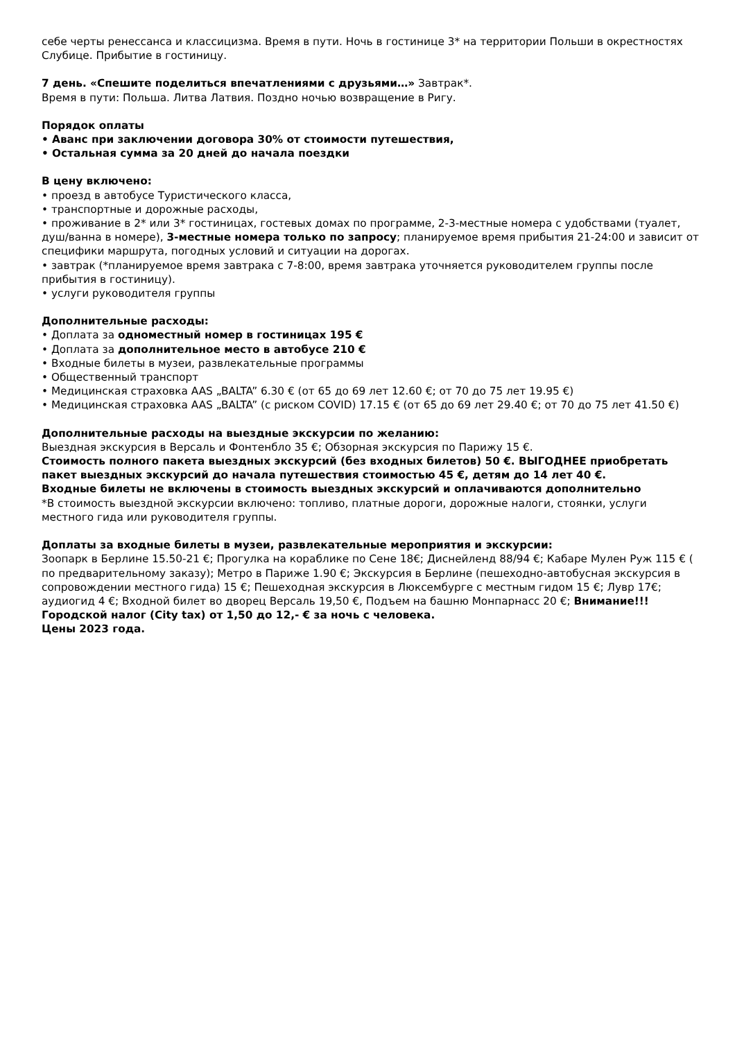себе черты ренессанса и классицизма. Время в пути. Ночь в гостинице 3* на территории Польши в окрестностях Слубице. Прибытие в гостиницу.
7 день. «Спешите поделиться впечатлениями с друзьями…» Завтрак*.
Время в пути: Польша. Литва Латвия. Поздно ночью возвращение в Ригу.
Порядок оплаты
• Аванс при заключении договора 30% от стоимости путешествия,
• Остальная сумма за 20 дней до начала поездки
В цену включено:
• проезд в автобусе Туристического класса,
• транспортные и дорожные расходы,
• проживание в 2* или 3* гостиницах, гостевых домах по программе, 2-3-местные номера с удобствами (туалет, душ/ванна в номере), 3-местные номера только по запросу; планируемое время прибытия 21-24:00 и зависит от специфики маршрута, погодных условий и ситуации на дорогах.
• завтрак (*планируемое время завтрака с 7-8:00, время завтрака уточняется руководителем группы после прибытия в гостиницу).
• услуги руководителя группы
Дополнительные расходы:
• Доплата за одноместный номер в гостиницах 195 €
• Доплата за дополнительное место в автобусе 210 €
• Входные билеты в музеи, развлекательные программы
• Общественный транспорт
• Медицинская страховка AAS „BALTA” 6.30 € (от 65 до 69 лет 12.60 €; от 70 до 75 лет 19.95 €)
• Медицинская страховка AAS „BALTA” (с риском COVID) 17.15 € (от 65 до 69 лет 29.40 €; от 70 до 75 лет 41.50 €)
Дополнительные расходы на выездные экскурсии по желанию:
Выездная экскурсия в Версаль и Фонтенбло 35 €; Обзорная экскурсия по Парижу 15 €.
Стоимость полного пакета выездных экскурсий (без входных билетов) 50 €. ВЫГОДНЕЕ приобретать пакет выездных экскурсий до начала путешествия стоимостью 45 €, детям до 14 лет 40 €.
Входные билеты не включены в стоимость выездных экскурсий и оплачиваются дополнительно
*В стоимость выездной экскурсии включено: топливо, платные дороги, дорожные налоги, стоянки, услуги местного гида или руководителя группы.
Доплаты за входные билеты в музеи, развлекательные мероприятия и экскурсии:
Зоопарк в Берлине 15.50-21 €; Прогулка на кораблике по Сене 18€; Диснейленд 88/94 €; Кабаре Мулен Руж 115 € ( по предварительному заказу); Метро в Париже 1.90 €; Экскурсия в Берлине (пешеходно-автобусная экскурсия в сопровождении местного гида) 15 €; Пешеходная экскурсия в Люксембурге с местным гидом 15 €; Лувр 17€; аудиогид 4 €; Входной билет во дворец Версаль 19,50 €, Подъем на башню Монпарнасс 20 €; Внимание!!! Городской налог (City tax) от 1,50 до 12,- € за ночь с человека.
Цены 2023 года.